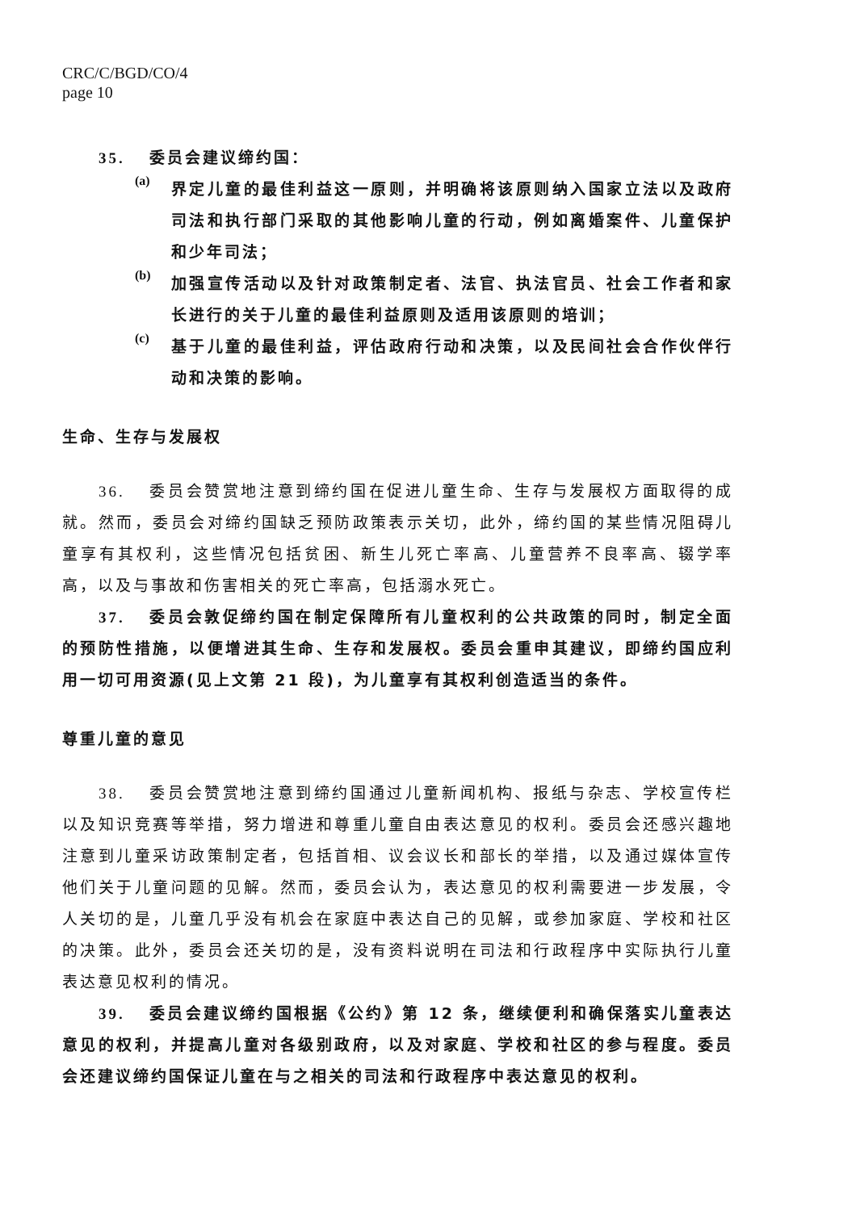CRC/C/BGD/CO/4
page 10
35. 委员会建议缔约国：
(a)
界定儿童的最佳利益这一原则，并明确将该原则纳入国家立法以及政府司法和执行部门采取的其他影响儿童的行动，例如离婚案件、儿童保护和少年司法；
(b)
加强宣传活动以及针对政策制定者、法官、执法官员、社会工作者和家长进行的关于儿童的最佳利益原则及适用该原则的培训；
(c)
基于儿童的最佳利益，评估政府行动和决策，以及民间社会合作伙伴行动和决策的影响。
生命、生存与发展权
36. 委员会赞赏地注意到缔约国在促进儿童生命、生存与发展权方面取得的成就。然而，委员会对缔约国缺乏预防政策表示关切，此外，缔约国的某些情况阻碍儿童享有其权利，这些情况包括贫困、新生儿死亡率高、儿童营养不良率高、辍学率高，以及与事故和伤害相关的死亡率高，包括溺水死亡。
37. 委员会敦促缔约国在制定保障所有儿童权利的公共政策的同时，制定全面的预防性措施，以便增进其生命、生存和发展权。委员会重申其建议，即缔约国应利用一切可用资源(见上文第 21 段)，为儿童享有其权利创造适当的条件。
尊重儿童的意见
38. 委员会赞赏地注意到缔约国通过儿童新闻机构、报纸与杂志、学校宣传栏以及知识竞赛等举措，努力增进和尊重儿童自由表达意见的权利。委员会还感兴趣地注意到儿童采访政策制定者，包括首相、议会议长和部长的举措，以及通过媒体宣传他们关于儿童问题的见解。然而，委员会认为，表达意见的权利需要进一步发展，令人关切的是，儿童几乎没有机会在家庭中表达自己的见解，或参加家庭、学校和社区的决策。此外，委员会还关切的是，没有资料说明在司法和行政程序中实际执行儿童表达意见权利的情况。
39. 委员会建议缔约国根据《公约》第 12 条，继续便利和确保落实儿童表达意见的权利，并提高儿童对各级别政府，以及对家庭、学校和社区的参与程度。委员会还建议缔约国保证儿童在与之相关的司法和行政程序中表达意见的权利。